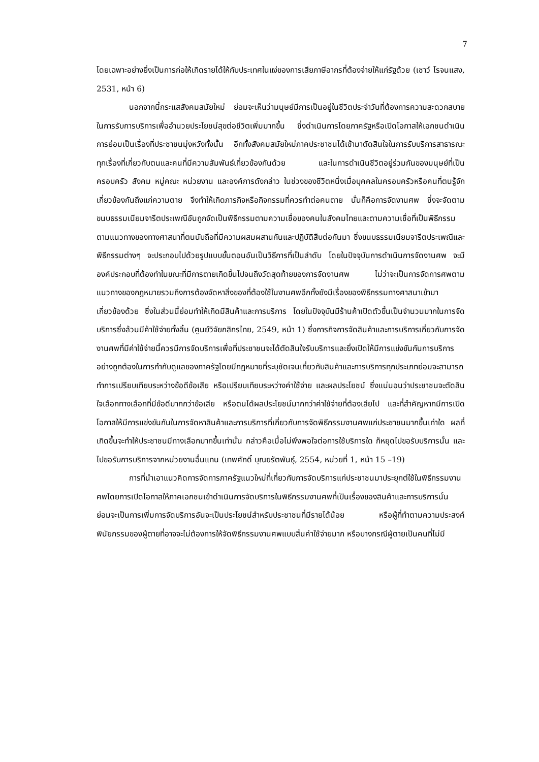7
โดยเฉพาะอย่างยิ่งเป็นการก่อให้เกิดรายได้ให้กับประเทศในแง่ของการเสียภาษีอากรที่ต้องจ่ายให้แก่รัฐด้วย (เชาว์ โรจนแสง, 2531, หน้า 6)
นอกจากนี้กระแสสังคมสมัยใหม่ ย่อมจะเห็นว่ามนุษย์มีการเป็นอยู่ในชีวิตประจำวันที่ต้องการความสะดวกสบายในการรับการบริการเพื่ออำนวยประโยชน์สุขต่อชีวิตเพิ่มมากขึ้น ซึ่งดำเนินการโดยภาครัฐหรือเปิดโอกาสให้เอกชนดำเนินการย่อมเป็นเรื่องที่ประชาชนมุ่งหวังทั้งนั้น อีกทั้งสังคมสมัยใหม่ภาคประชาชนได้เข้ามาตัดสินใจในการรับบริการสาธารณะทุกเรื่องที่เกี่ยวกับตนและคนที่มีความสัมพันธ์เกี่ยวข้องกันด้วย และในการดำเนินชีวิตอยู่ร่วมกันของมนุษย์ที่เป็นครอบครัว สังคม หมู่คณะ หน่วยงาน และองค์การดังกล่าว ในช่วงของชีวิตหนึ่งเมื่อบุคคลในครอบครัวหรือคนที่ตนรู้จักเกี่ยวข้องกันถึงแก่ความตาย จึงทำให้เกิดภารกิจหรือกิจกรรมที่ควรทำต่อคนตาย นั่นก็คือการจัดงานศพ ซึ่งจะจัดตามขนบธรรมเนียมจารีตประเพณีอันถูกจัดเป็นพิธีกรรมตามความเชื่อของคนในสังคมไทยและตามความเชื่อที่เป็นพิธีกรรมตามแนวทางของทางศาสนาที่ตนนับถือที่มีความผสมผสานกันและปฏิบัติสืบต่อกันมา ซึ่งขนบธรรมเนียมจารีตประเพณีและพิธีกรรมต่างๆ จะประกอบไปด้วยรูปแบบขั้นตอนอันเป็นวิธีการที่เป็นลำดับ โดยในปัจจุบันการดำเนินการจัดงานศพ จะมีองค์ประกอบที่ต้องทำในขณะที่มีการตายเกิดขึ้นไปจนถึงวัดสุดท้ายของการจัดงานศพ ไม่ว่าจะเป็นการจัดการศพตามแนวทางของกฎหมายรวมถึงการต้องจัดหาสิ่งของที่ต้องใช้ในงานศพอีกทั้งยังมีเรื่องของพิธีกรรมทางศาสนาเข้ามาเกี่ยวข้องด้วย ซึ่งในส่วนนี้ย่อมทำให้เกิดมีสินค้าและการบริการ โดยในปัจจุบันมีร้านค้าเปิดตัวขึ้นเป็นจำนวนมากในการจัดบริการซึ่งล้วนมีค้าใช้จ่ายทั้งสิ้น (ศูนย์วิจัยกสิกรไทย, 2549, หน้า 1) ซึ่งภารกิจการจัดสินค้าและการบริการเกี่ยวกับการจัดงานศพที่มีค่าใช้จ่ายนี้ควรมีการจัดบริการเพื่อที่ประชาชนจะได้ตัดสินใจรับบริการและยิ่งเปิดให้มีการแข่งขันกันการบริการอย่างถูกต้องในการกำกับดูแลของภาครัฐโดยมีกฎหมายที่ระบุชัดเจนเกี่ยวกับสินค้าและการบริการทุกประเภทย่อมจะสามารถทำการเปรียบเทียบระหว่างข้อดีข้อเสีย หรือเปรียบเทียบระหว่างค่าใช้จ่าย และผลประโยชน์ ซึ่งแน่นอนว่าประชาชนจะตัดสินใจเลือกทางเลือกที่มีข้อดีมากกว่าข้อเสีย หรือตนได้ผลประโยชน์มากกว่าค่าใช้จ่ายที่ต้องเสียไป และที่สำคัญหากมีการเปิดโอกาสให้มีการแข่งขันกันในการจัดหาสินค้าและการบริการที่เกี่ยวกับการจัดพิธีกรรมงานศพแก่ประชาชนมากขึ้นเท่าใด ผลที่เกิดขึ้นจะทำให้ประชาชนมีทางเลือกมากขึ้นเท่านั้น กล่าวคือเมื่อไม่พึงพอใจต่อการใช้บริการใด ก็หยุดไปขอรับบริการนั้น และไปขอรับการบริการจากหน่วยงานอื่นแทน (เทพศักดิ์ บุณยรัตพันธุ์, 2554, หน่วยที่ 1, หน้า 15 –19)
การที่นำเอาแนวคิดการจัดการภาครัฐแนวใหม่ที่เกี่ยวกับการจัดบริการแก่ประชาชนมาประยุกต์ใช้ในพิธีกรรมงานศพโดยการเปิดโอกาสให้ภาคเอกชนเข้าดำเนินการจัดบริการในพิธีกรรมงานศพที่เป็นเรื่องของสินค้าและการบริการนั้น ย่อมจะเป็นการเพิ่มการจัดบริการอันจะเป็นประโยชน์สำหรับประชาชนที่มีรายได้น้อย หรือผู้ที่ทำตามความประสงค์พินัยกรรมของผู้ตายที่อาจจะไม่ต้องการให้จัดพิธีกรรมงานศพแบบสิ้นค่าใช้จ่ายมาก หรือบางกรณีผู้ตายเป็นคนที่ไม่มี